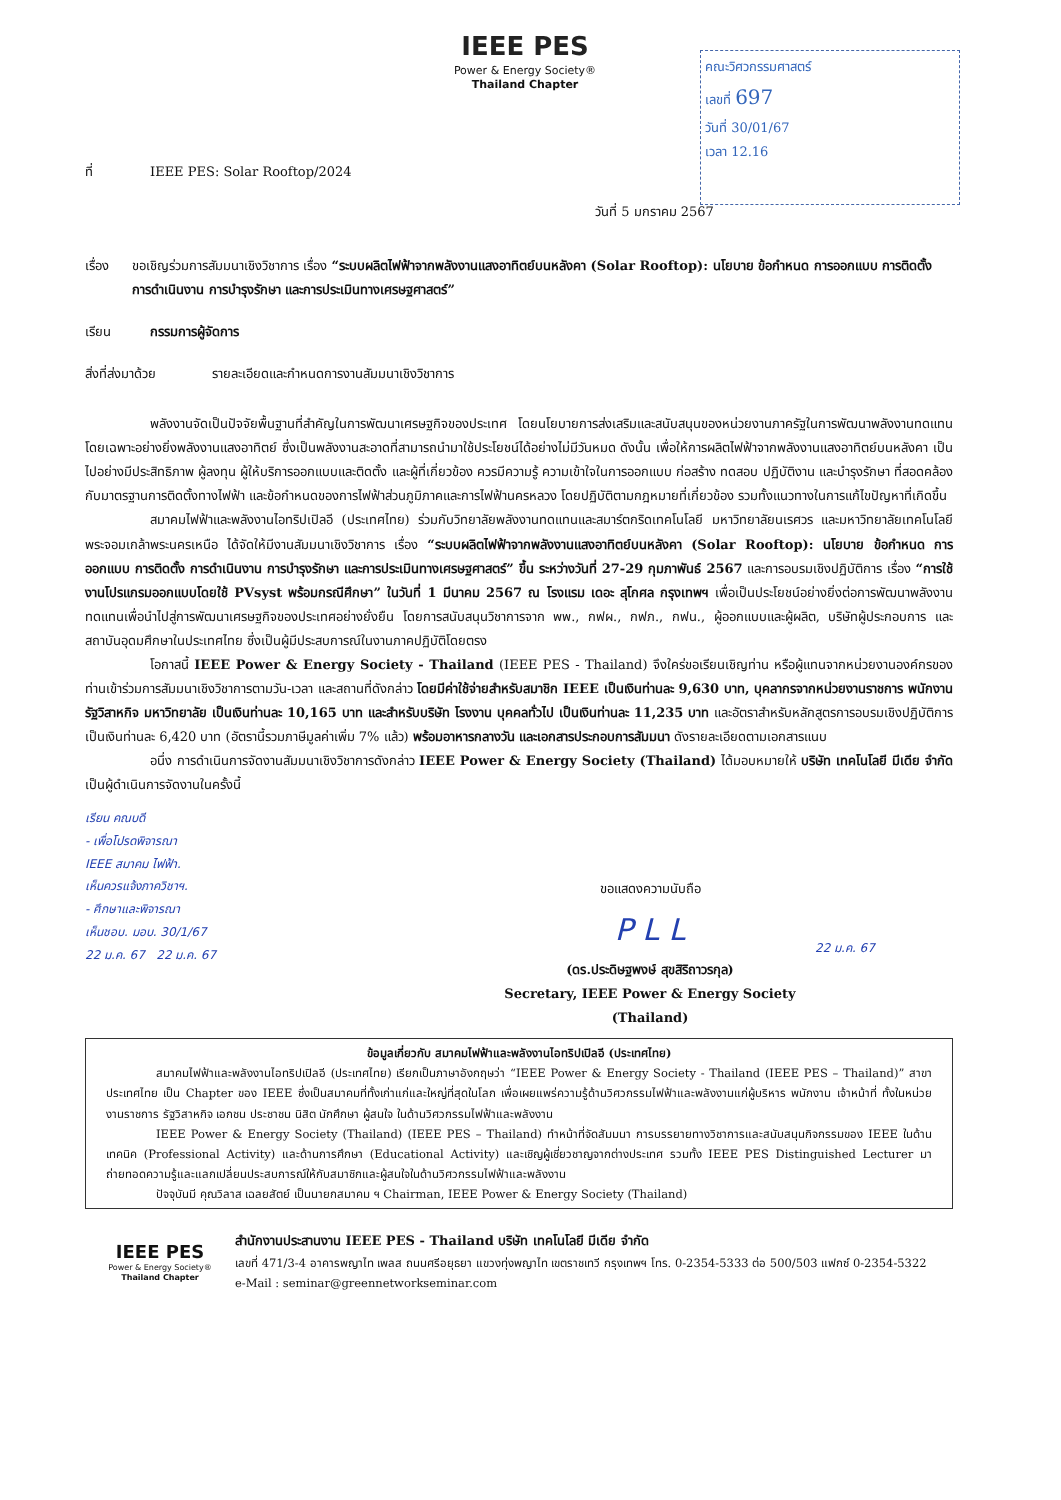IEEE PES
Power & Energy Society®
Thailand Chapter
คณะวิศวกรรมศาสตร์
เลขที่ 697
วันที่ 30/01/67
เวลา 12.16
ที่ IEEE PES: Solar Rooftop/2024
วันที่ 5 มกราคม 2567
เรื่อง ขอเชิญร่วมการสัมมนาเชิงวิชาการ เรื่อง “ระบบผลิตไฟฟ้าจากพลังงานแสงอาทิตย์บนหลังคา (Solar Rooftop): นโยบาย ข้อกำหนด การออกแบบ การติดตั้ง การดำเนินงาน การบำรุงรักษา และการประเมินทางเศรษฐศาสตร์”
เรียน กรรมการผู้จัดการ
สิ่งที่ส่งมาด้วย รายละเอียดและกำหนดการงานสัมมนาเชิงวิชาการ
พลังงานจัดเป็นปัจจัยพื้นฐานที่สำคัญในการพัฒนาเศรษฐกิจของประเทศ โดยนโยบายการส่งเสริมและสนับสนุนของหน่วยงานภาครัฐในการพัฒนาพลังงานทดแทน โดยเฉพาะอย่างยิ่งพลังงานแสงอาทิตย์ ซึ่งเป็นพลังงานสะอาดที่สามารถนำมาใช้ประโยชน์ได้อย่างไม่มีวันหมด ดังนั้น เพื่อให้การผลิตไฟฟ้าจากพลังงานแสงอาทิตย์บนหลังคา เป็นไปอย่างมีประสิทธิภาพ ผู้ลงทุน ผู้ให้บริการออกแบบและติดตั้ง และผู้ที่เกี่ยวข้อง ควรมีความรู้ ความเข้าใจในการออกแบบ ก่อสร้าง ทดสอบ ปฏิบัติงาน และบำรุงรักษา ที่สอดคล้องกับมาตรฐานการติดตั้งทางไฟฟ้า และข้อกำหนดของการไฟฟ้าส่วนภูมิภาคและการไฟฟ้านครหลวง โดยปฏิบัติตามกฎหมายที่เกี่ยวข้อง รวมทั้งแนวทางในการแก้ไขปัญหาที่เกิดขึ้น
สมาคมไฟฟ้าและพลังงานไอทริปเปิลอี (ประเทศไทย) ร่วมกับวิทยาลัยพลังงานทดแทนและสมาร์ตกริดเทคโนโลยี มหาวิทยาลัยนเรศวร และมหาวิทยาลัยเทคโนโลยีพระจอมเกล้าพระนครเหนือ ได้จัดให้มีงานสัมมนาเชิงวิชาการ เรื่อง “ระบบผลิตไฟฟ้าจากพลังงานแสงอาทิตย์บนหลังคา (Solar Rooftop): นโยบาย ข้อกำหนด การออกแบบ การติดตั้ง การดำเนินงาน การบำรุงรักษา และการประเมินทางเศรษฐศาสตร์” ขึ้น ระหว่างวันที่ 27-29 กุมภาพันธ์ 2567 และการอบรมเชิงปฏิบัติการ เรื่อง “การใช้งานโปรแกรมออกแบบโดยใช้ PVsyst พร้อมกรณีศึกษา” ในวันที่ 1 มีนาคม 2567 ณ โรงแรม เดอะ สุโกศล กรุงเทพฯ เพื่อเป็นประโยชน์อย่างยิ่งต่อการพัฒนาพลังงานทดแทนเพื่อนำไปสู่การพัฒนาเศรษฐกิจของประเทศอย่างยั่งยืน โดยการสนับสนุนวิชาการจาก พพ., กฟผ., กฟภ., กฟน., ผู้ออกแบบและผู้ผลิต, บริษัทผู้ประกอบการ และสถาบันอุดมศึกษาในประเทศไทย ซึ่งเป็นผู้มีประสบการณ์ในงานภาคปฏิบัติโดยตรง
โอกาสนี้ IEEE Power & Energy Society - Thailand (IEEE PES - Thailand) จึงใคร่ขอเรียนเชิญท่าน หรือผู้แทนจากหน่วยงานองค์กรของท่านเข้าร่วมการสัมมนาเชิงวิชาการตามวัน-เวลา และสถานที่ดังกล่าว โดยมีค่าใช้จ่ายสำหรับสมาชิก IEEE เป็นเงินท่านละ 9,630 บาท, บุคลากรจากหน่วยงานราชการ พนักงานรัฐวิสาหกิจ มหาวิทยาลัย เป็นเงินท่านละ 10,165 บาท และสำหรับบริษัท โรงงาน บุคคลทั่วไป เป็นเงินท่านละ 11,235 บาท และอัตราสำหรับหลักสูตรการอบรมเชิงปฏิบัติการ เป็นเงินท่านละ 6,420 บาท (อัตรานี้รวมภาษีมูลค่าเพิ่ม 7% แล้ว) พร้อมอาหารกลางวัน และเอกสารประกอบการสัมมนา ดังรายละเอียดตามเอกสารแนบ
อนึ่ง การดำเนินการจัดงานสัมมนาเชิงวิชาการดังกล่าว IEEE Power & Energy Society (Thailand) ได้มอบหมายให้ บริษัท เทคโนโลยี มีเดีย จำกัด เป็นผู้ดำเนินการจัดงานในครั้งนี้
เรียน คณบดี
- เพื่อโปรดพิจารณา
IEEE สมาคม ไฟฟ้า.
เห็นควรแจ้งภาควิชาฯ.
- ศึกษาและพิจารณา
เห็นชอบ. มอบ. 30/1/67
22 ม.ค. 67 22 ม.ค. 67
ขอแสดงความนับถือ
P L L
(ดร.ประดิษฐพงษ์ สุขสิริถาวรกุล)
Secretary, IEEE Power & Energy Society (Thailand)
22 ม.ค. 67
ข้อมูลเกี่ยวกับ สมาคมไฟฟ้าและพลังงานไอทริปเปิลอี (ประเทศไทย)
สมาคมไฟฟ้าและพลังงานไอทริปเปิลอี (ประเทศไทย) เรียกเป็นภาษาอังกฤษว่า “IEEE Power & Energy Society - Thailand (IEEE PES – Thailand)” สาขาประเทศไทย เป็น Chapter ของ IEEE ซึ่งเป็นสมาคมที่ทั้งเก่าแก่และใหญ่ที่สุดในโลก เพื่อเผยแพร่ความรู้ด้านวิศวกรรมไฟฟ้าและพลังงานแก่ผู้บริหาร พนักงาน เจ้าหน้าที่ ทั้งในหน่วยงานราชการ รัฐวิสาหกิจ เอกชน ประชาชน นิสิต นักศึกษา ผู้สนใจ ในด้านวิศวกรรมไฟฟ้าและพลังงาน
IEEE Power & Energy Society (Thailand) (IEEE PES – Thailand) ทำหน้าที่จัดสัมมนา การบรรยายทางวิชาการและสนับสนุนกิจกรรมของ IEEE ในด้านเทคนิค (Professional Activity) และด้านการศึกษา (Educational Activity) และเชิญผู้เชี่ยวชาญจากต่างประเทศ รวมทั้ง IEEE PES Distinguished Lecturer มาถ่ายทอดความรู้และแลกเปลี่ยนประสบการณ์ให้กับสมาชิกและผู้สนใจในด้านวิศวกรรมไฟฟ้าและพลังงาน
ปัจจุบันมี คุณวิลาส เฉลยสัตย์ เป็นนายกสมาคม ฯ Chairman, IEEE Power & Energy Society (Thailand)
IEEE PES
Power & Energy Society®
Thailand Chapter
สำนักงานประสานงาน IEEE PES - Thailand บริษัท เทคโนโลยี มีเดีย จำกัด
เลขที่ 471/3-4 อาคารพญาไท เพลส ถนนศรีอยุธยา แขวงทุ่งพญาไท เขตราชเทวี กรุงเทพฯ โทร. 0-2354-5333 ต่อ 500/503 แฟกซ์ 0-2354-5322
e-Mail : seminar@greennetworkseminar.com